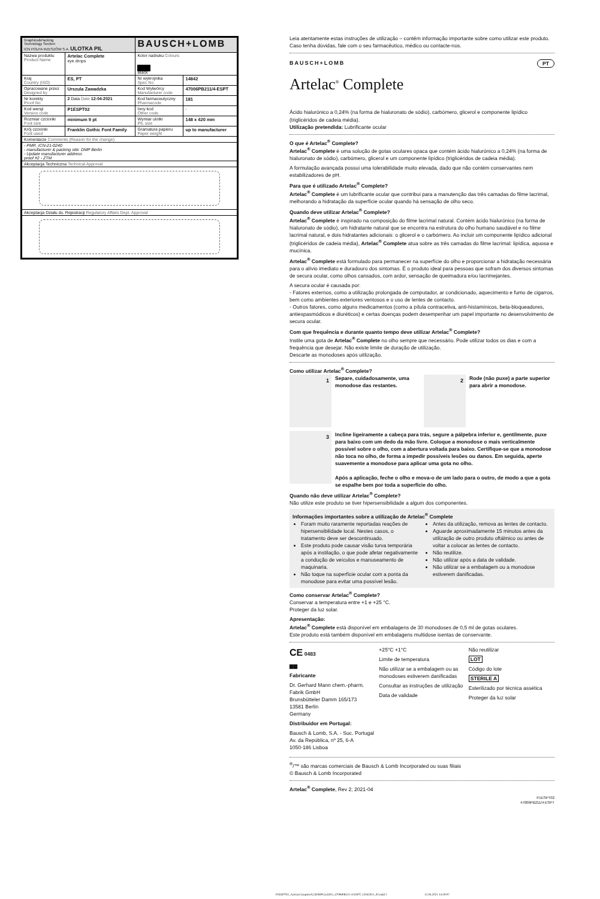| Graphics&Packing Technology Section ICN POLFA RZESZÓW S.A. ULOTKA PIL | | BAUSCH+LOMB | |
| Nazwa produktu Product Name | Artelac Complete eye drops | Kolor nadruku Colours Black | |
| Kraj Country (ISO) | ES, PT | Nr wykrojnika Spec No | 14842 |
| Opracowane przez Designed by | Urszula Zawadzka | Kod Wytwórcy Manufacturer code | 47006PB211/4-ESPT |
| Nr korekty Proof No | 2 Data Date 12-04-2021 | Kod farmaceutyczny Pharmacode | 181 |
| Kod wersji Version code | P1ESPT02 | Inny kod Other code | - |
| Rozmiar czcionki Font size | minimum 9 pt | Wymiar ulotki PIL size | 148 x 420 mm |
| Krój czcionki Font used | Franklin Gothic Font Family | Gramatura papieru Paper weight | up to manufacturer |
| Komentarze Comments (Reason for the change) | | | |
| - PMR_ICN-21-0240 - manufacturer & packing site: DMP Berlin - Update manufacturer address proof #2 - ZTM | | | |
| Akceptacja Techniczna Technical Approval | | | |
| Akceptacja Działu ds. Rejestracji Regulatory Affairs Dept. Approval | | | |
Leia atentamente estas instruções de utilização – contêm informação importante sobre como utilizar este produto. Caso tenha dúvidas, fale com o seu farmacêutico, médico ou contacte-nos.
BAUSCH+LOMB PT
Artelac<sup>®</sup> Complete
Ácido hialurónico a 0,24% (na forma de hialuronato de sódio), carbómero, glicerol e componente lipídico (triglicéridos de cadeia média).
Utilização pretendida: Lubrificante ocular
O que é Artelac<sup>®</sup> Complete?
Artelac<sup>®</sup> Complete é uma solução de gotas oculares opaca que contém ácido hialurónico a 0,24% (na forma de hialuronato de sódio), carbómero, glicerol e um componente lipídico (triglicéridos de cadeia média).
A formulação avançada possui uma tolerabilidade muito elevada, dado que não contém conservantes nem estabilizadores de pH.
Para que é utilizado Artelac<sup>®</sup> Complete?
Artelac<sup>®</sup> Complete é um lubrificante ocular que contribui para a manutenção das três camadas do filme lacrimal, melhorando a hidratação da superfície ocular quando há sensação de olho seco.
Quando deve utilizar Artelac<sup>®</sup> Complete?
Artelac<sup>®</sup> Complete é inspirado na composição do filme lacrimal natural. Contém ácido hialurónico (na forma de hialuronato de sódio), um hidratante natural que se encontra na estrutura do olho humano saudável e no filme lacrimal natural, e dois hidratantes adicionais: o glicerol e o carbómero. Ao incluir um componente lipídico adicional (triglicéridos de cadeia média), Artelac<sup>®</sup> Complete atua sobre as três camadas do filme lacrimal: lipídica, aquosa e mucínica.
Artelac<sup>®</sup> Complete está formulado para permanecer na superfície do olho e proporcionar a hidratação necessária para o alívio imediato e duradouro dos sintomas. É o produto ideal para pessoas que sofram dos diversos sintomas de secura ocular, como olhos cansados, com ardor, sensação de queimadura e/ou lacrimejantes.
A secura ocular é causada por:
- Fatores externos, como a utilização prolongada de computador, ar condicionado, aquecimento e fumo de cigarros, bem como ambientes exteriores ventosos e o uso de lentes de contacto.
- Outros fatores, como alguns medicamentos (como a pílula contracetiva, anti-histamínicos, beta-bloqueadores, antiespasmódicos e diuréticos) e certas doenças podem desempenhar um papel importante no desenvolvimento de secura ocular.
Com que frequência e durante quanto tempo deve utilizar Artelac<sup>®</sup> Complete?
Instile uma gota de Artelac<sup>®</sup> Complete no olho sempre que necessário. Pode utilizar todos os dias e com a frequência que desejar. Não existe limite de duração de utilização.
Descarte as monodoses após uitlização.
Como utilizar Artelac<sup>®</sup> Complete?
1
Separe, cuidadosamente, uma monodose das restantes.
2
Rode (não puxe) a parte superior para abrir a monodose.
3
Incline ligeiramente a cabeça para trás, segure a pálpebra inferior e, gentilmente, puxe para baixo com um dedo da mão livre. Coloque a monodose o mais verticalmente possível sobre o olho, com a abertura voltada para baixo. Certifique-se que a monodose não toca no olho, de forma a impedir possíveis lesões ou danos. Em seguida, aperte suavemente a monodose para aplicar uma gota no olho.
Após a aplicação, feche o olho e mova-o de um lado para o outro, de modo a que a gota se espalhe bem por toda a superfície do olho.
Quando não deve utilizar Artelac<sup>®</sup> Complete?
Não utilize este produto se tiver hipersensibilidade a algum dos componentes.
Informações importantes sobre a utilização de Artelac<sup>®</sup> Complete
Foram muito raramente reportadas reações de hipersensibilidade local. Nestes casos, o tratamento deve ser descontinuado.
Este produto pode causar visão turva temporária após a instilação, o que pode afetar negativamente a condução de veículos e manuseamento de maquinaria.
Não toque na superfície ocular com a ponta da monodose para evitar uma possível lesão.
Antes da utilização, remova as lentes de contacto.
Aguarde aproximadamente 15 minutos antes da utilização de outro produto oftálmico ou antes de voltar a colocar as lentes de contacto.
Não reutilize.
Não utilizar após a data de validade.
Não utilizar se a embalagem ou a monodose estiverem danificadas.
Como conservar Artelac<sup>®</sup> Complete?
Conservar a temperatura entre +1 e +25 °C.
Proteger da luz solar.
Apresentação:
Artelac<sup>®</sup> Complete está disponível em embalagens de 30 monodoses de 0,5 ml de gotas oculares.
Este produto está também disponível em embalagens multidose isentas de conservante.
CE 0483
▆▆
Fabricante
Dr. Gerhard Mann chem.-pharm. Fabrik GmbH
Brunsbütteler Damm 165/173
13581 Berlin
Germany
Distribuidor em Portugal:
Bausch & Lomb, S.A. - Suc. Portugal
Av. da República, nº 25, 6-A
1050-186 Lisboa
+25°C +1°C
Limite de temperatura
Não utilizar se a embalagem ou as monodoses estiverem danificadas
Consultar as instruções de utilização
Data de validade
Não reutilizar
LOT
Código do lote
STERILE A
Esterilizado por técnica assética
Proteger da luz solar
<sup>®</sup>/™ são marcas comerciais de Bausch & Lomb Incorporated ou suas filiais
© Bausch & Lomb Incorporated
Artelac<sup>®</sup> Complete, Rev 2; 2021-04
P1ESPT02
47006PB211/4-ESPT
P1ESPT02_ArtelacComplete0,24DRP0,5xSDU_47006PB211-4-ESPT_12042021_02.indd 2 12.04.2021 14:19:07